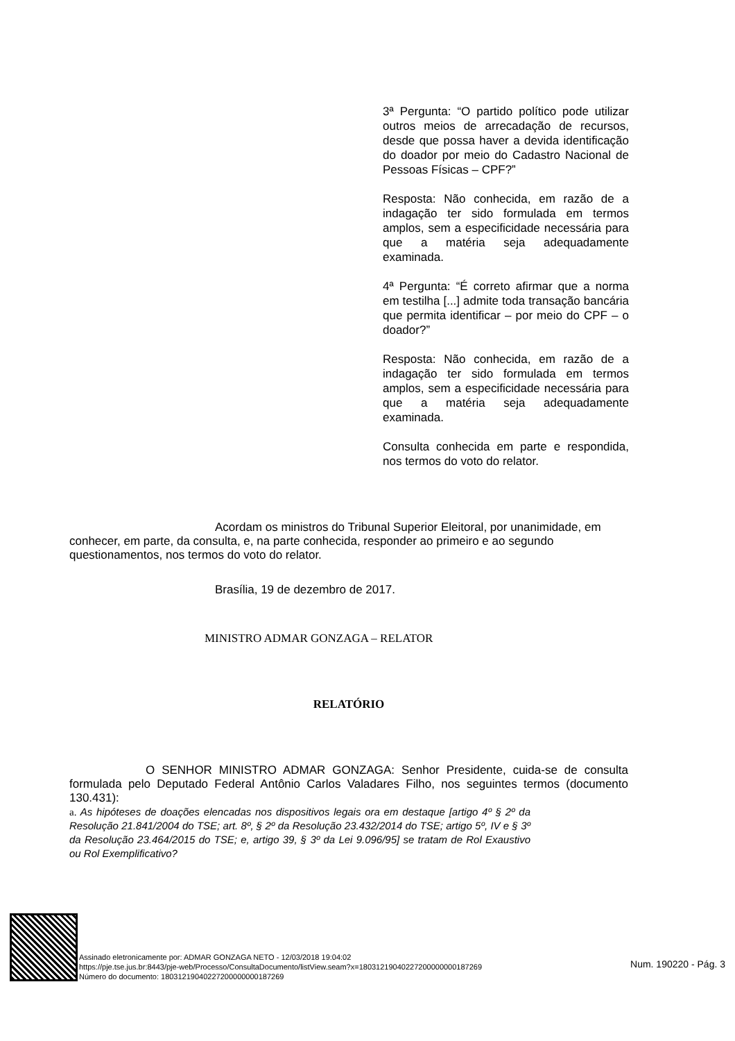3ª Pergunta: “O partido político pode utilizar outros meios de arrecadação de recursos, desde que possa haver a devida identificação do doador por meio do Cadastro Nacional de Pessoas Físicas – CPF?”
Resposta: Não conhecida, em razão de a indagação ter sido formulada em termos amplos, sem a especificidade necessária para que a matéria seja adequadamente examinada.
4ª Pergunta: “É correto afirmar que a norma em testilha [...] admite toda transação bancária que permita identificar – por meio do CPF – o doador?”
Resposta: Não conhecida, em razão de a indagação ter sido formulada em termos amplos, sem a especificidade necessária para que a matéria seja adequadamente examinada.
Consulta conhecida em parte e respondida, nos termos do voto do relator.
Acordam os ministros do Tribunal Superior Eleitoral, por unanimidade, em conhecer, em parte, da consulta, e, na parte conhecida, responder ao primeiro e ao segundo questionamentos, nos termos do voto do relator.
Brasília, 19 de dezembro de 2017.
MINISTRO ADMAR GONZAGA – RELATOR
RELATÓRIO
O SENHOR MINISTRO ADMAR GONZAGA: Senhor Presidente, cuida-se de consulta formulada pelo Deputado Federal Antônio Carlos Valadares Filho, nos seguintes termos (documento 130.431):
a. As hipóteses de doações elencadas nos dispositivos legais ora em destaque [artigo 4º § 2º da Resolução 21.841/2004 do TSE; art. 8º, § 2º da Resolução 23.432/2014 do TSE; artigo 5º, IV e § 3º da Resolução 23.464/2015 do TSE; e, artigo 39, § 3º da Lei 9.096/95] se tratam de Rol Exaustivo ou Rol Exemplificativo?
Assinado eletronicamente por: ADMAR GONZAGA NETO - 12/03/2018 19:04:02
https://pje.tse.jus.br:8443/pje-web/Processo/ConsultaDocumento/listView.seam?x=18031219040227200000000187269
Número do documento: 18031219040227200000000187269
Num. 190220 - Pág. 3